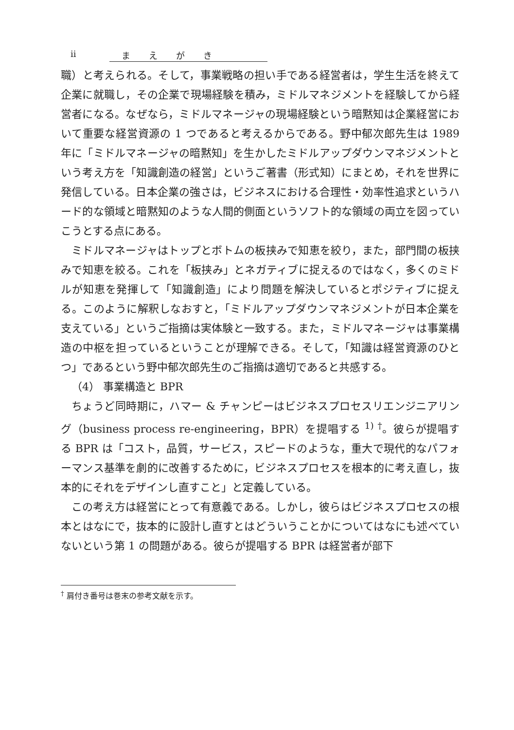ii まえがき
職）と考えられる。そして，事業戦略の担い手である経営者は，学生生活を終えて企業に就職し，その企業で現場経験を積み，ミドルマネジメントを経験してから経営者になる。なぜなら，ミドルマネージャの現場経験という暗黙知は企業経営において重要な経営資源の 1 つであると考えるからである。野中郁次郎先生は 1989 年に「ミドルマネージャの暗黙知」を生かしたミドルアップダウンマネジメントという考え方を「知識創造の経営」というご著書（形式知）にまとめ，それを世界に発信している。日本企業の強さは，ビジネスにおける合理性・効率性追求というハード的な領域と暗黙知のような人間的側面というソフト的な領域の両立を図っていこうとする点にある。
ミドルマネージャはトップとボトムの板挟みで知恵を絞り，また，部門間の板挟みで知恵を絞る。これを「板挟み」とネガティブに捉えるのではなく，多くのミドルが知恵を発揮して「知識創造」により問題を解決しているとポジティブに捉える。このように解釈しなおすと，「ミドルアップダウンマネジメントが日本企業を支えている」というご指摘は実体験と一致する。また，ミドルマネージャは事業構造の中枢を担っているということが理解できる。そして，「知識は経営資源のひとつ」であるという野中郁次郎先生のご指摘は適切であると共感する。
（4） 事業構造と BPR
ちょうど同時期に，ハマー & チャンピーはビジネスプロセスリエンジニアリング（business process re-engineering，BPR）を提唱する <sup>1)</sup> <sup>†</sup>。彼らが提唱する BPR は「コスト，品質，サービス，スピードのような，重大で現代的なパフォーマンス基準を劇的に改善するために，ビジネスプロセスを根本的に考え直し，抜本的にそれをデザインし直すこと」と定義している。
この考え方は経営にとって有意義である。しかし，彼らはビジネスプロセスの根本とはなにで，抜本的に設計し直すとはどういうことかについてはなにも述べていないという第 1 の問題がある。彼らが提唱する BPR は経営者が部下
<sup>†</sup> 肩付き番号は巻末の参考文献を示す。